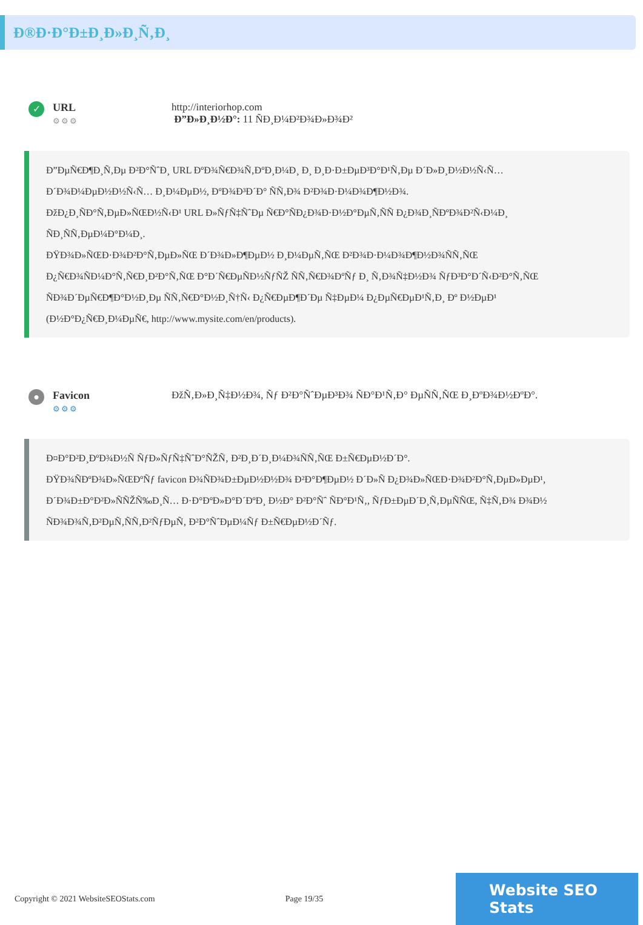Ð®Ð·Ð°Ð±Ð¸Ð»Ð¸Ñ‚Ð¸
✓
URL
⚙⚙⚙
http://interiorhop.com
Ð”Ð»Ð¸Ð½Ð°: 11 ÑÐ¸Ð¼Ð²Ð¾Ð»Ð¾Ð²
Ð”ÐµÑ€Ð¶Ð¸Ñ‚Ðµ Ð²Ð°ÑˆÐ¸ URL ÐºÐ¾Ñ€Ð¾Ñ‚ÐºÐ¸Ð¼Ð¸ Ð¸ Ð¸Ð·Ð±ÐµÐ³Ð°Ð¹Ñ‚Ðµ Ð´Ð»Ð¸Ð½Ð½Ñ‹Ñ…
Ð´Ð¾Ð¼ÐµÐ½Ð½Ñ‹Ñ… Ð¸Ð¼ÐµÐ½, ÐºÐ¾Ð³Ð´Ð° ÑÑ‚Ð¾ Ð²Ð¾Ð·Ð¼Ð¾Ð¶Ð½Ð¾.
ÐžÐ¿Ð¸ÑÐ°Ñ‚ÐµÐ»ÑŒÐ½Ñ‹Ð¹ URL Ð»ÑƒÑ‡ÑˆÐµ Ñ€Ð°ÑÐ¿Ð¾Ð·Ð½Ð°ÐµÑ‚ÑÑ Ð¿Ð¾Ð¸ÑÐºÐ¾Ð²Ñ‹Ð¼Ð¸
ÑÐ¸ÑÑ‚ÐµÐ¼Ð°Ð¼Ð¸.
ÐŸÐ¾Ð»ÑŒÐ·Ð¾Ð²Ð°Ñ‚ÐµÐ»ÑŒ Ð´Ð¾Ð»Ð¶ÐµÐ½ Ð¸Ð¼ÐµÑ‚ÑŒ Ð²Ð¾Ð·Ð¼Ð¾Ð¶Ð½Ð¾ÑÑ‚ÑŒ
Ð¿Ñ€Ð¾ÑÐ¼Ð°Ñ‚Ñ€Ð¸Ð²Ð°Ñ‚ÑŒ Ð°Ð´Ñ€ÐµÑÐ½ÑƒÑŽ ÑÑ‚Ñ€Ð¾ÐºÑƒ Ð¸ Ñ‚Ð¾Ñ‡Ð½Ð¾ ÑƒÐ³Ð°Ð´Ñ‹Ð²Ð°Ñ‚ÑŒ
ÑÐ¾Ð´ÐµÑ€Ð¶Ð°Ð½Ð¸Ðµ ÑÑ‚Ñ€Ð°Ð½Ð¸Ñ†Ñ‹ Ð¿Ñ€ÐµÐ¶Ð´Ðµ Ñ‡ÐµÐ¼ Ð¿ÐµÑ€ÐµÐ¹Ñ‚Ð¸ Ðº Ð½ÐµÐ¹
(Ð½Ð°Ð¿Ñ€Ð¸Ð¼ÐµÑ€, http://www.mysite.com/en/products).
●
Favicon
⚙⚙⚙
ÐžÑ‚Ð»Ð¸Ñ‡Ð½Ð¾, Ñƒ Ð²Ð°ÑˆÐµÐ³Ð¾ ÑÐ°Ð¹Ñ‚Ð° ÐµÑÑ‚ÑŒ Ð¸ÐºÐ¾Ð½ÐºÐ°.
Ð¤Ð°Ð²Ð¸ÐºÐ¾Ð½Ñ ÑƒÐ»ÑƒÑ‡ÑˆÐ°ÑŽÑ‚ Ð²Ð¸Ð´Ð¸Ð¼Ð¾ÑÑ‚ÑŒ Ð±Ñ€ÐµÐ½Ð´Ð°.
ÐŸÐ¾ÑÐºÐ¾Ð»ÑŒÐºÑƒ favicon Ð¾ÑÐ¾Ð±ÐµÐ½Ð½Ð¾ Ð²Ð°Ð¶ÐµÐ½ Ð´Ð»Ñ Ð¿Ð¾Ð»ÑŒÐ·Ð¾Ð²Ð°Ñ‚ÐµÐ»ÐµÐ¹,
Ð´Ð¾Ð±Ð°Ð²Ð»ÑÑŽÑ‰Ð¸Ñ… Ð·Ð°ÐºÐ»Ð°Ð´ÐºÐ¸ Ð½Ð° Ð²Ð°Ñˆ ÑÐ°Ð¹Ñ‚, ÑƒÐ±ÐµÐ´Ð¸Ñ‚ÐµÑÑŒ, Ñ‡Ñ‚Ð¾ Ð¾Ð½
ÑÐ¾Ð¾Ñ‚Ð²ÐµÑ‚ÑÑ‚Ð²ÑƒÐµÑ‚ Ð²Ð°ÑˆÐµÐ¼Ñƒ Ð±Ñ€ÐµÐ½Ð´Ñƒ.
Copyright © 2021 WebsiteSEOStats.com Page 19/35
Website SEO Stats